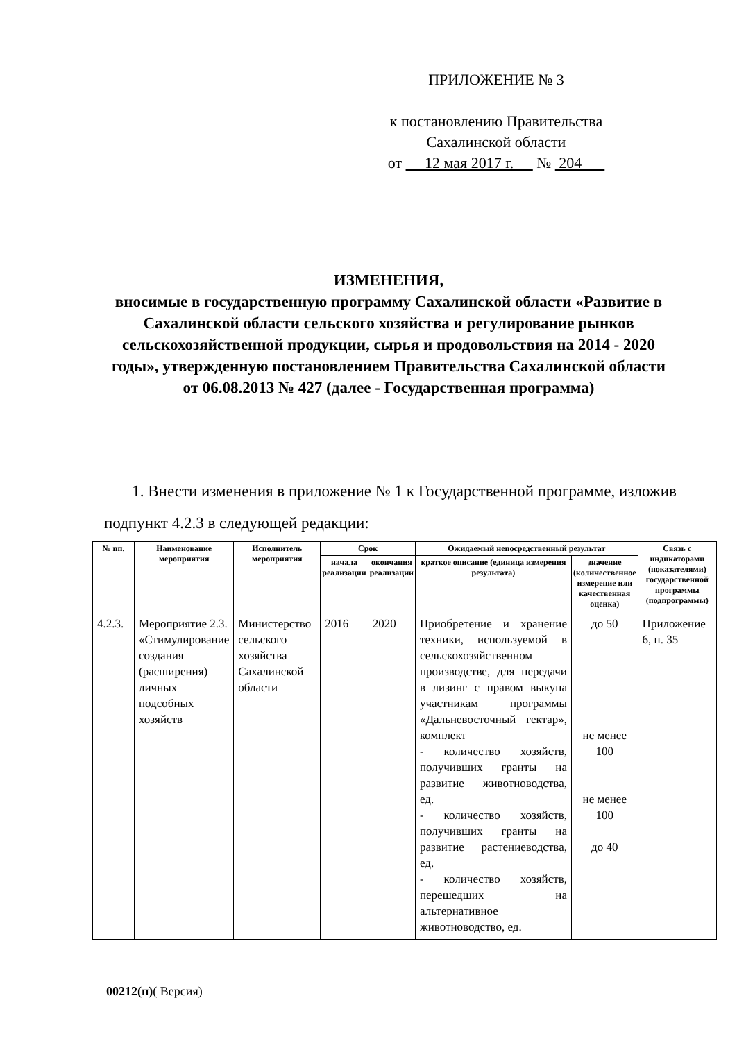ПРИЛОЖЕНИЕ № 3
к постановлению Правительства
Сахалинской области
от 12 мая 2017 г. № 204
ИЗМЕНЕНИЯ,
вносимые в государственную программу Сахалинской области «Развитие в Сахалинской области сельского хозяйства и регулирование рынков сельскохозяйственной продукции, сырья и продовольствия на 2014 - 2020 годы», утвержденную постановлением Правительства Сахалинской области от 06.08.2013 № 427 (далее - Государственная программа)
1. Внести изменения в приложение № 1 к Государственной программе, изложив подпункт 4.2.3 в следующей редакции:
| № пп. | Наименование мероприятия | Исполнитель мероприятия | Срок | | Ожидаемый непосредственный результат | | Связь с индикаторами (показателями) государственной программы (подпрограммы) |
| --- | --- | --- | --- | --- | --- | --- | --- |
| | | | начала реализации | окончания реализации | краткое описание (единица измерения результата) | значение (количественное измерение или качественная оценка) | |
| 4.2.3. | Мероприятие 2.3. «Стимулирование создания (расширения) личных подсобных хозяйств | Министерство сельского хозяйства Сахалинской области | 2016 | 2020 | Приобретение и хранение техники, используемой в сельскохозяйственном производстве, для передачи в лизинг с правом выкупа участникам программы «Дальневосточный гектар», комплект - количество хозяйств, получивших гранты на развитие животноводства, ед. - количество хозяйств, получивших гранты на развитие растениеводства, ед. - количество хозяйств, перешедших на альтернативное животноводство, ед. | до 50 не менее 100 не менее 100 до 40 | Приложение 6, п. 35 |
00212(п)( Версия)